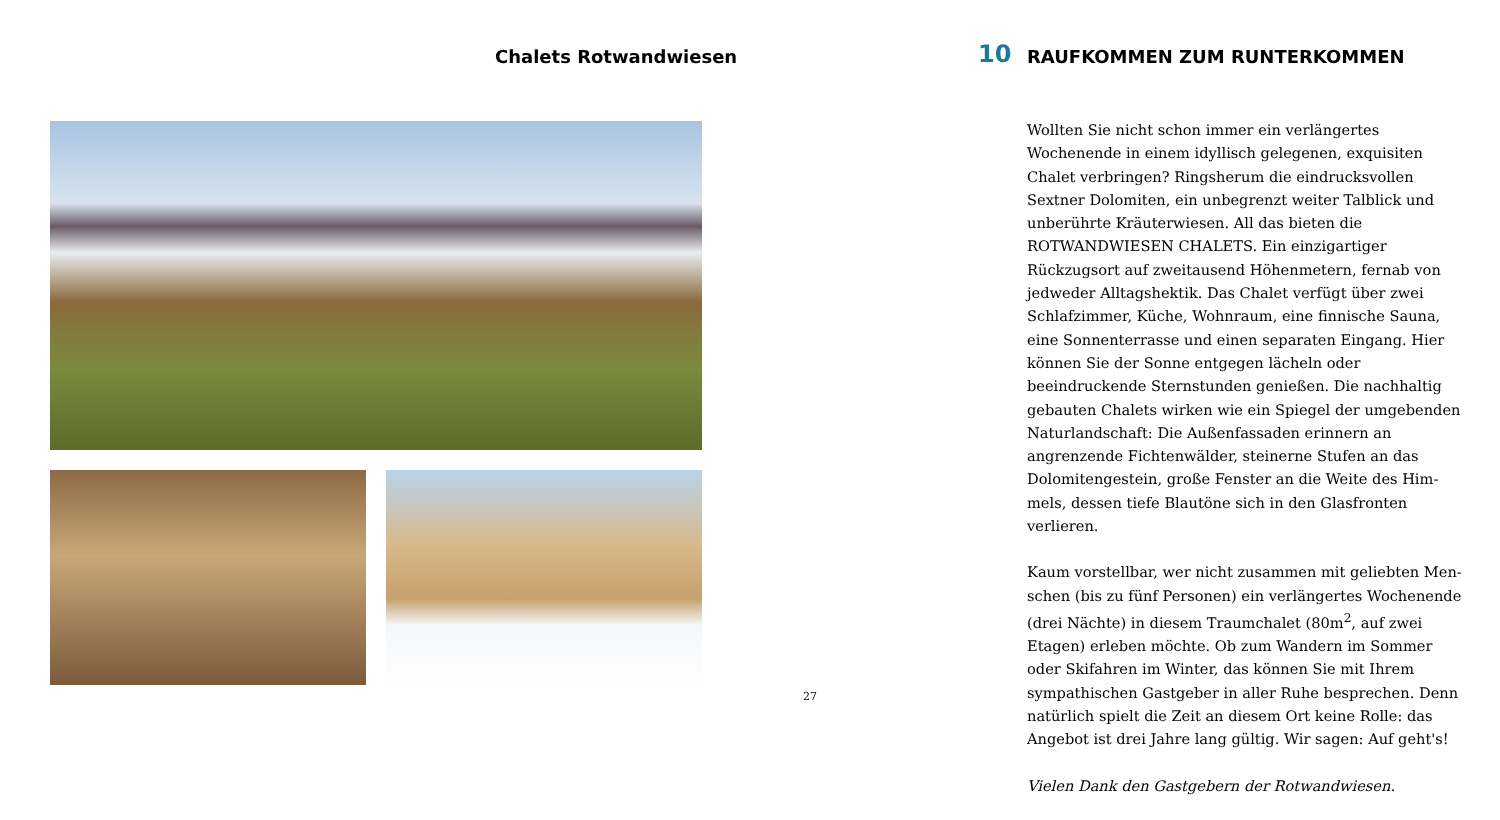Chalets Rotwandwiesen
27
10 RAUFKOMMEN ZUM RUNTERKOMMEN
Wollten Sie nicht schon immer ein verlängertes Wochenende in einem idyllisch gelegenen, exquisiten Chalet verbringen? Ringsherum die eindrucksvollen Sextner Dolomiten, ein unbegrenzt weiter Talblick und unberührte Kräuterwiesen. All das bieten die ROTWANDWIESEN CHALETS. Ein einzig­artiger Rückzugsort auf zweitausend Höhenmetern, fernab von jedweder Alltagshektik. Das Chalet verfügt über zwei Schlafzimmer, Küche, Wohnraum, eine finnische Sauna, eine Sonnenterrasse und einen separaten Eingang. Hier können Sie der Sonne entgegen lächeln oder beeindruckende Sternstun­den genießen. Die nachhaltig gebauten Chalets wirken wie ein Spiegel der umgebenden Naturlandschaft: Die Außenfassaden erinnern an angrenzende Fichtenwälder, steinerne Stufen an das Dolomitengestein, große Fenster an die Weite des Him­mels, dessen tiefe Blautöne sich in den Glasfronten verlieren.
Kaum vorstellbar, wer nicht zusammen mit geliebten Men­schen (bis zu fünf Personen) ein verlängertes Wochenende (drei Nächte) in diesem Traumchalet (80m<sup>2</sup>, auf zwei Etagen) erleben möchte. Ob zum Wandern im Sommer oder Skifahren im Winter, das können Sie mit Ihrem sympathischen Gast­geber in aller Ruhe besprechen. Denn natürlich spielt die Zeit an diesem Ort keine Rolle: das Angebot ist drei Jahre lang gültig. Wir sagen: Auf geht's!
Vielen Dank den Gastgebern der Rotwandwiesen.